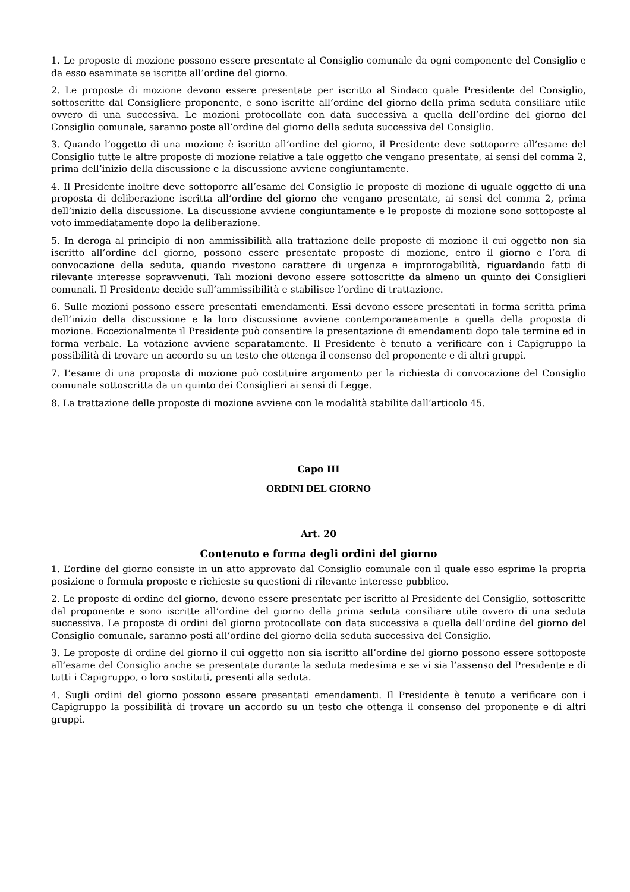1. Le proposte di mozione possono essere presentate al Consiglio comunale da ogni componente del Consiglio e da esso esaminate se iscritte all’ordine del giorno.
2. Le proposte di mozione devono essere presentate per iscritto al Sindaco quale Presidente del Consiglio, sottoscritte dal Consigliere proponente, e sono iscritte all’ordine del giorno della prima seduta consiliare utile ovvero di una successiva. Le mozioni protocollate con data successiva a quella dell’ordine del giorno del Consiglio comunale, saranno poste all’ordine del giorno della seduta successiva del Consiglio.
3. Quando l’oggetto di una mozione è iscritto all’ordine del giorno, il Presidente deve sottoporre all’esame del Consiglio tutte le altre proposte di mozione relative a tale oggetto che vengano presentate, ai sensi del comma 2, prima dell’inizio della discussione e la discussione avviene congiuntamente.
4. Il Presidente inoltre deve sottoporre all’esame del Consiglio le proposte di mozione di uguale oggetto di una proposta di deliberazione iscritta all’ordine del giorno che vengano presentate, ai sensi del comma 2, prima dell’inizio della discussione. La discussione avviene congiuntamente e le proposte di mozione sono sottoposte al voto immediatamente dopo la deliberazione.
5. In deroga al principio di non ammissibilità alla trattazione delle proposte di mozione il cui oggetto non sia iscritto all’ordine del giorno, possono essere presentate proposte di mozione, entro il giorno e l’ora di convocazione della seduta, quando rivestono carattere di urgenza e improrogabilità, riguardando fatti di rilevante interesse sopravvenuti. Tali mozioni devono essere sottoscritte da almeno un quinto dei Consiglieri comunali. Il Presidente decide sull’ammissibilità e stabilisce l’ordine di trattazione.
6. Sulle mozioni possono essere presentati emendamenti. Essi devono essere presentati in forma scritta prima dell’inizio della discussione e la loro discussione avviene contemporaneamente a quella della proposta di mozione. Eccezionalmente il Presidente può consentire la presentazione di emendamenti dopo tale termine ed in forma verbale. La votazione avviene separatamente. Il Presidente è tenuto a verificare con i Capigruppo la possibilità di trovare un accordo su un testo che ottenga il consenso del proponente e di altri gruppi.
7. L’esame di una proposta di mozione può costituire argomento per la richiesta di convocazione del Consiglio comunale sottoscritta da un quinto dei Consiglieri ai sensi di Legge.
8. La trattazione delle proposte di mozione avviene con le modalità stabilite dall’articolo 45.
Capo III
ORDINI DEL GIORNO
Art. 20
Contenuto e forma degli ordini del giorno
1. L’ordine del giorno consiste in un atto approvato dal Consiglio comunale con il quale esso esprime la propria posizione o formula proposte e richieste su questioni di rilevante interesse pubblico.
2. Le proposte di ordine del giorno, devono essere presentate per iscritto al Presidente del Consiglio, sottoscritte dal proponente e sono iscritte all’ordine del giorno della prima seduta consiliare utile ovvero di una seduta successiva. Le proposte di ordini del giorno protocollate con data successiva a quella dell’ordine del giorno del Consiglio comunale, saranno posti all’ordine del giorno della seduta successiva del Consiglio.
3. Le proposte di ordine del giorno il cui oggetto non sia iscritto all’ordine del giorno possono essere sottoposte all’esame del Consiglio anche se presentate durante la seduta medesima e se vi sia l’assenso del Presidente e di tutti i Capigruppo, o loro sostituti, presenti alla seduta.
4. Sugli ordini del giorno possono essere presentati emendamenti. Il Presidente è tenuto a verificare con i Capigruppo la possibilità di trovare un accordo su un testo che ottenga il consenso del proponente e di altri gruppi.